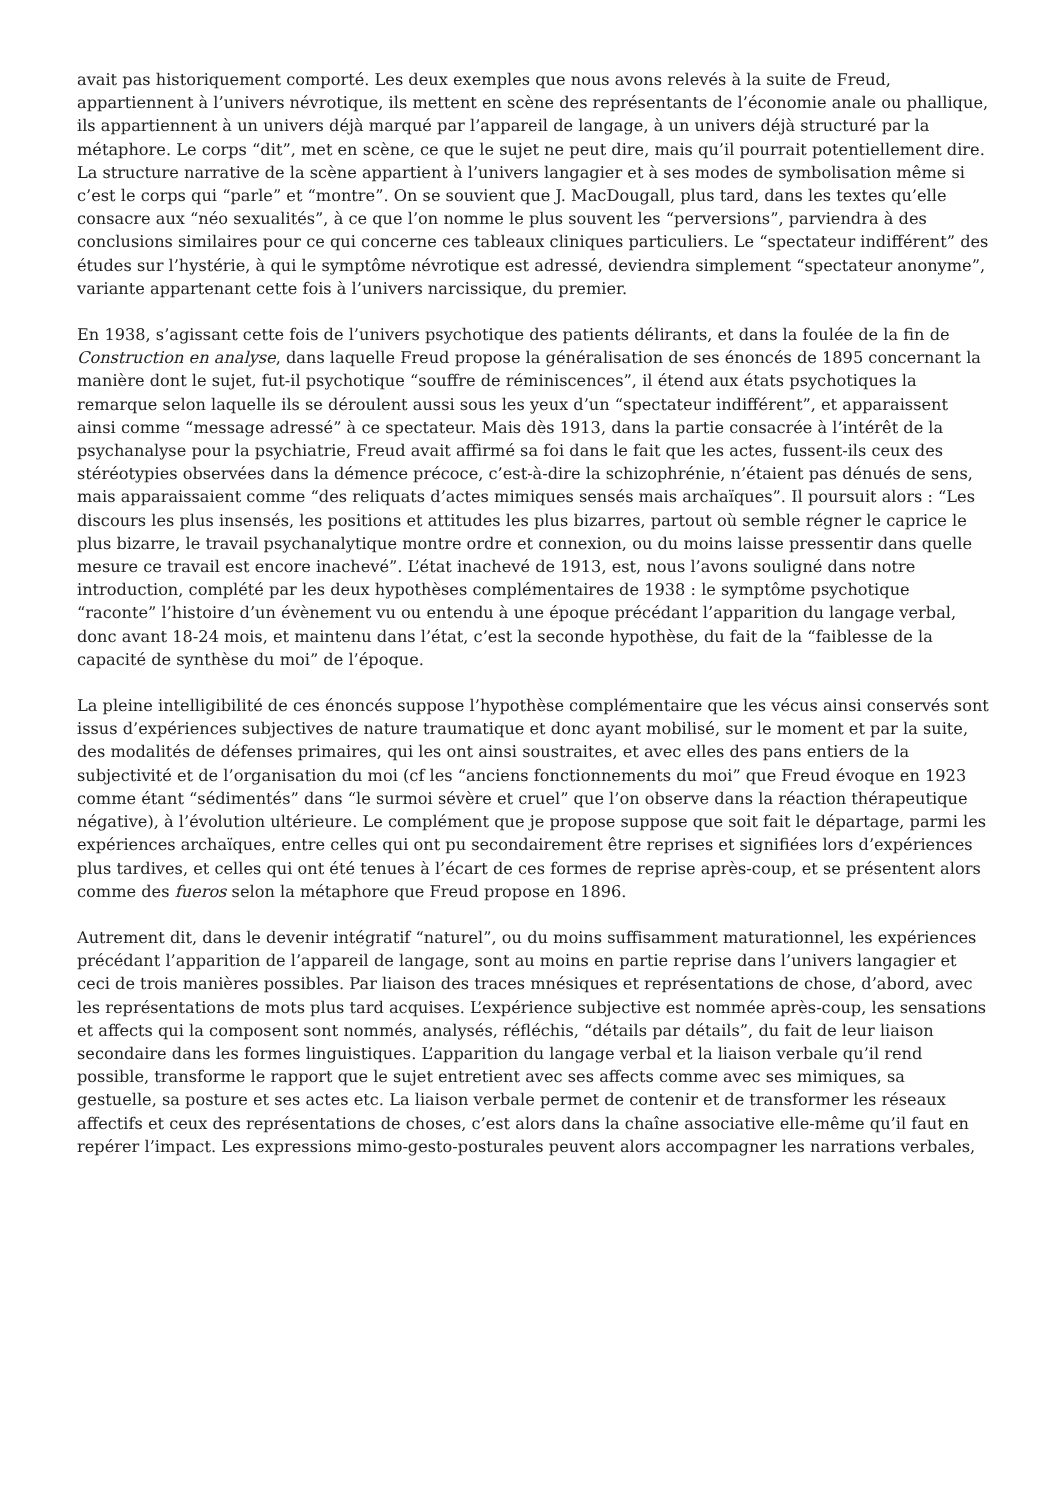avait pas historiquement comporté. Les deux exemples que nous avons relevés à la suite de Freud, appartiennent à l’univers névrotique, ils mettent en scène des représentants de l’économie anale ou phallique, ils appartiennent à un univers déjà marqué par l’appareil de langage, à un univers déjà structuré par la métaphore. Le corps “dit”, met en scène, ce que le sujet ne peut dire, mais qu’il pourrait potentiellement dire. La structure narrative de la scène appartient à l’univers langagier et à ses modes de symbolisation même si c’est le corps qui “parle” et “montre”. On se souvient que J. MacDougall, plus tard, dans les textes qu’elle consacre aux “néo sexualités”, à ce que l’on nomme le plus souvent les “perversions”, parviendra à des conclusions similaires pour ce qui concerne ces tableaux cliniques particuliers. Le “spectateur indifférent” des études sur l’hystérie, à qui le symptôme névrotique est adressé, deviendra simplement “spectateur anonyme”, variante appartenant cette fois à l’univers narcissique, du premier.
En 1938, s’agissant cette fois de l’univers psychotique des patients délirants, et dans la foulée de la fin de Construction en analyse, dans laquelle Freud propose la généralisation de ses énoncés de 1895 concernant la manière dont le sujet, fut-il psychotique “souffre de réminiscences”, il étend aux états psychotiques la remarque selon laquelle ils se déroulent aussi sous les yeux d’un “spectateur indifférent”, et apparaissent ainsi comme “message adressé” à ce spectateur. Mais dès 1913, dans la partie consacrée à l’intérêt de la psychanalyse pour la psychiatrie, Freud avait affirmé sa foi dans le fait que les actes, fussent-ils ceux des stéréotypies observées dans la démence précoce, c’est-à-dire la schizophrénie, n’étaient pas dénués de sens, mais apparaissaient comme “des reliquats d’actes mimiques sensés mais archaïques”. Il poursuit alors : “Les discours les plus insensés, les positions et attitudes les plus bizarres, partout où semble régner le caprice le plus bizarre, le travail psychanalytique montre ordre et connexion, ou du moins laisse pressentir dans quelle mesure ce travail est encore inachevé”. L’état inachevé de 1913, est, nous l’avons souligné dans notre introduction, complété par les deux hypothèses complémentaires de 1938 : le symptôme psychotique “raconte” l’histoire d’un évènement vu ou entendu à une époque précédant l’apparition du langage verbal, donc avant 18-24 mois, et maintenu dans l’état, c’est la seconde hypothèse, du fait de la “faiblesse de la capacité de synthèse du moi” de l’époque.
La pleine intelligibilité de ces énoncés suppose l’hypothèse complémentaire que les vécus ainsi conservés sont issus d’expériences subjectives de nature traumatique et donc ayant mobilisé, sur le moment et par la suite, des modalités de défenses primaires, qui les ont ainsi soustraites, et avec elles des pans entiers de la subjectivité et de l’organisation du moi (cf les “anciens fonctionnements du moi” que Freud évoque en 1923 comme étant “sédimentés” dans “le surmoi sévère et cruel” que l’on observe dans la réaction thérapeutique négative), à l’évolution ultérieure. Le complément que je propose suppose que soit fait le départage, parmi les expériences archaïques, entre celles qui ont pu secondairement être reprises et signifiées lors d’expériences plus tardives, et celles qui ont été tenues à l’écart de ces formes de reprise après-coup, et se présentent alors comme des fueros selon la métaphore que Freud propose en 1896.
Autrement dit, dans le devenir intégratif “naturel”, ou du moins suffisamment maturationnel, les expériences précédant l’apparition de l’appareil de langage, sont au moins en partie reprise dans l’univers langagier et ceci de trois manières possibles. Par liaison des traces mnésiques et représentations de chose, d’abord, avec les représentations de mots plus tard acquises. L’expérience subjective est nommée après-coup, les sensations et affects qui la composent sont nommés, analysés, réfléchis, “détails par détails”, du fait de leur liaison secondaire dans les formes linguistiques. L’apparition du langage verbal et la liaison verbale qu’il rend possible, transforme le rapport que le sujet entretient avec ses affects comme avec ses mimiques, sa gestuelle, sa posture et ses actes etc. La liaison verbale permet de contenir et de transformer les réseaux affectifs et ceux des représentations de choses, c’est alors dans la chaîne associative elle-même qu’il faut en repérer l’impact. Les expressions mimo-gesto-posturales peuvent alors accompagner les narrations verbales,